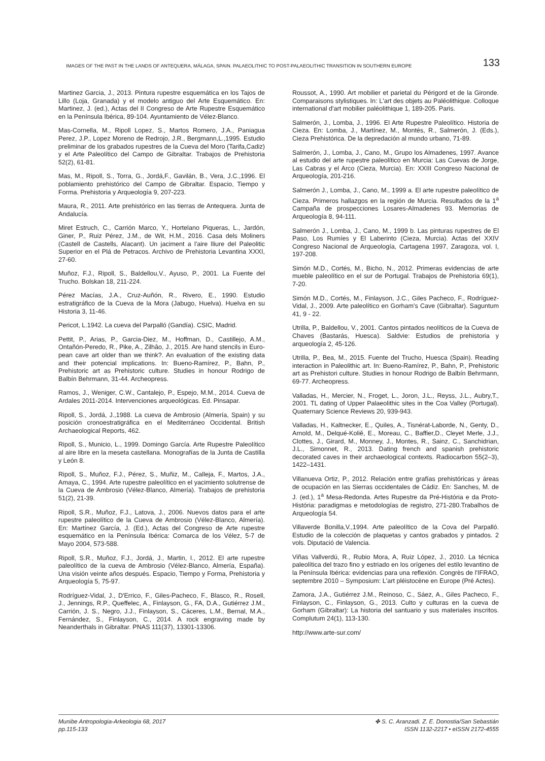IMAGES OF THE PAST IN THE LANDS OF ANTEQUERA, MÁLAGA, SPAIN. PALAEOLITHIC TO POST-PALAEOLITHIC TRANSITION IN SOUTHERN EUROPE 133
Martinez Garcia, J., 2013. Pintura rupestre esquemática en los Tajos de Lillo (Loja, Granada) y el modelo antiguo del Arte Esquemático. En: Martinez, J. (ed.), Actas del II Congreso de Arte Rupestre Esquemático en la Península Ibérica, 89-104. Ayuntamiento de Vélez-Blanco.
Mas-Cornella, M., Ripoll Lopez, S., Martos Romero, J.A., Paniagua Perez, J.P., Lopez Moreno de Redrojo, J.R., Bergmann,L.,1995. Estudio preliminar de los grabados rupestres de la Cueva del Moro (Tarifa,Cadiz) y el Arte Paleolítico del Campo de Gibraltar. Trabajos de Prehistoria 52(2), 61-81.
Mas, M., Ripoll, S., Torra, G., Jordá,F., Gavilán, B., Vera, J.C.,1996. El poblamiento prehistórico del Campo de Gibraltar. Espacio, Tiempo y Forma. Prehistoria y Arqueología 9, 207-223.
Maura, R., 2011. Arte prehistórico en las tierras de Antequera. Junta de Andalucía.
Miret Estruch, C., Carrión Marco, Y., Hortelano Piqueras, L., Jardón, Giner, P., Ruiz Pérez, J.M., de Wit, H.M., 2016. Casa dels Moliners (Castell de Castells, Alacant). Un jaciment a l'aire lliure del Paleolitic Superior en el Plá de Petracos. Archivo de Prehistoria Levantina XXXI, 27-60.
Muñoz, F.J., Ripoll, S., Baldellou,V., Ayuso, P., 2001. La Fuente del Trucho. Bolskan 18, 211-224.
Pérez Macías, J.A., Cruz-Auñón, R., Rivero, E., 1990. Estudio estratigráfico de la Cueva de la Mora (Jabugo, Huelva). Huelva en su Historia 3, 11-46.
Pericot, L.1942. La cueva del Parpalló (Gandía). CSIC, Madrid.
Pettit, P., Arias, P., Garcia-Diez, M., Hoffman, D., Castillejo, A.M., Ontañón-Peredo, R., Pike, A., Zilhâo, J., 2015. Are hand stencils in Euro-pean cave art older than we think?. An evaluation of the existing data and their potencial implications. In: Bueno-Ramírez, P., Bahn, P., Prehistoric art as Prehistoric culture. Studies in honour Rodrigo de Balbín Behrmann, 31-44. Archeopress.
Ramos, J., Weniger, C.W., Cantalejo, P., Espejo, M.M., 2014. Cueva de Ardales 2011-2014. Intervenciones arqueológicas. Ed. Pinsapar.
Ripoll, S., Jordá, J.,1988. La cueva de Ambrosio (Almería, Spain) y su posición cronoestratigráfica en el Mediterráneo Occidental. British Archaeological Reports, 462.
Ripoll, S., Municio, L., 1999. Domingo García. Arte Rupestre Paleolítico al aire libre en la meseta castellana. Monografías de la Junta de Castilla y León 8.
Ripoll, S., Muñoz, F.J., Pérez, S., Muñiz, M., Calleja, F., Martos, J.A., Amaya, C., 1994. Arte rupestre paleolítico en el yacimiento solutrense de la Cueva de Ambrosio (Vélez-Blanco, Almería). Trabajos de prehistoria 51(2), 21-39.
Ripoll, S.R., Muñoz, F.J., Latova, J., 2006. Nuevos datos para el arte rupestre paleolítico de la Cueva de Ambrosio (Vélez-Blanco, Almería). En: Martínez García, J. (Ed.), Actas del Congreso de Arte rupestre esquemático en la Península Ibérica: Comarca de los Vélez, 5-7 de Mayo 2004, 573-588.
Ripoll, S.R., Muñoz, F.J., Jordá, J., Martin, I., 2012. El arte rupestre paleolítico de la cueva de Ambrosio (Vélez-Blanco, Almería, España). Una visión veinte años después. Espacio, Tiempo y Forma, Prehistoria y Arqueología 5, 75-97.
Rodríguez-Vidal, J., D'Errico, F., Giles-Pacheco, F., Blasco, R., Rosell, J., Jennings, R.P., Queffelec, A., Finlayson, G., FA, D.A., Gutiérrez J.M., Carrión, J. S., Negro, J.J., Finlayson, S., Cáceres, L.M., Bernal, M.A., Fernández, S., Finlayson, C., 2014. A rock engraving made by Neanderthals in Gibraltar. PNAS 111(37), 13301-13306.
Roussot, A., 1990. Art mobilier et parietal du Périgord et de la Gironde. Comparaisons stylistiques. In: L'art des objets au Paléolithique. Colloque international d'art mobilier paléolithique 1, 189-205. Paris.
Salmerón, J., Lomba, J., 1996. El Arte Rupestre Paleolítico. Historia de Cieza. En: Lomba, J., Martínez, M., Montés, R., Salmerón, J. (Eds.), Cieza Prehistórica. De la depredación al mundo urbano, 71-89.
Salmerón, J., Lomba, J., Cano, M., Grupo los Almadenes, 1997. Avance al estudio del arte rupestre paleolítico en Murcia: Las Cuevas de Jorge, Las Cabras y el Arco (Cieza, Murcia). En: XXIII Congreso Nacional de Arqueología, 201-216.
Salmerón J., Lomba, J., Cano, M., 1999 a. El arte rupestre paleolítico de Cieza. Primeros hallazgos en la región de Murcia. Resultados de la 1<sup>a</sup> Campaña de prospecciones Losares-Almadenes 93. Memorias de Arqueología 8, 94-111.
Salmerón J., Lomba, J., Cano, M., 1999 b. Las pinturas rupestres de El Paso, Los Rumíes y El Laberinto (Cieza, Murcia). Actas del XXIV Congreso Nacional de Arqueología, Cartagena 1997, Zaragoza, vol. I, 197-208.
Simón M.D., Cortés, M., Bicho, N., 2012. Primeras evidencias de arte mueble paleolítico en el sur de Portugal. Trabajos de Prehistoria 69(1), 7-20.
Simón M.D., Cortés, M., Finlayson, J.C., Giles Pacheco, F., Rodríguez-Vidal, J., 2009. Arte paleolítico en Gorham's Cave (Gibraltar). Saguntum 41, 9 - 22.
Utrilla, P., Baldellou, V., 2001. Cantos pintados neolíticos de la Cueva de Chaves (Bastarás, Huesca). Saldvie: Estudios de prehistoria y arqueología 2, 45-126.
Utrilla, P., Bea, M., 2015. Fuente del Trucho, Huesca (Spain). Reading interaction in Paleolithic art. In: Bueno-Ramírez, P., Bahn, P., Prehistoric art as Prehistori culture. Studies in honour Rodrigo de Balbín Behrmann, 69-77. Archeopress.
Valladas, H., Mercier, N., Froget, L., Joron, J.L., Reyss, J.L., Aubry,T., 2001. TL dating of Upper Palaeolithic sites in the Coa Valley (Portugal). Quaternary Science Reviews 20, 939-943.
Valladas, H., Kaltnecker, E., Quiles, A., Tisnérat-Laborde, N., Genty, D., Arnold, M., Delqué-Koliě, E., Moreau, C., Baffier,D., Cleyet Merle, J.J., Clottes, J., Girard, M., Monney, J., Montes, R., Sainz, C., Sanchidrian, J.L., Simonnet, R., 2013. Dating french and spanish prehistoric decorated caves in their archaeological contexts. Radiocarbon 55(2–3), 1422–1431.
Villanueva Ortiz, P., 2012. Relación entre grafías prehistóricas y áreas de ocupación en las Sierras occidentales de Cádiz. En: Sanches, M. de J. (ed.), 1<sup>a</sup> Mesa-Redonda. Artes Rupestre da Pré-História e da Proto-História: paradigmas e metodologías de registro, 271-280.Trabalhos de Arqueología 54.
Villaverde Bonilla,V.,1994. Arte paleolítico de la Cova del Parpalló. Estudio de la colección de plaquetas y cantos grabados y pintados. 2 vols. Diputació de Valencia.
Viñas Vallverdú, R., Rubio Mora, A, Ruiz López, J., 2010. La técnica paleolítica del trazo fino y estriado en los orígenes del estilo levantino de la Península Ibérica: evidencias para una reflexión. Congrès de l'IFRAO, septembre 2010 – Symposium: L'art pléistocène en Europe (Pré Actes).
Zamora, J.A., Gutiérrez J.M., Reinoso, C., Sáez, A., Giles Pacheco, F., Finlayson, C., Finlayson, G., 2013. Culto y culturas en la cueva de Gorham (Gibraltar): La historia del santuario y sus materiales inscritos. Complutum 24(1), 113-130.
http://www.arte-sur.com/
Munibe Antropologia-Arkeologia 68, 2017
pp.115-133
✤ S. C. Aranzadi. Z. E. Donostia/San Sebastián
ISSN 1132-2217 • eISSN 2172-4555